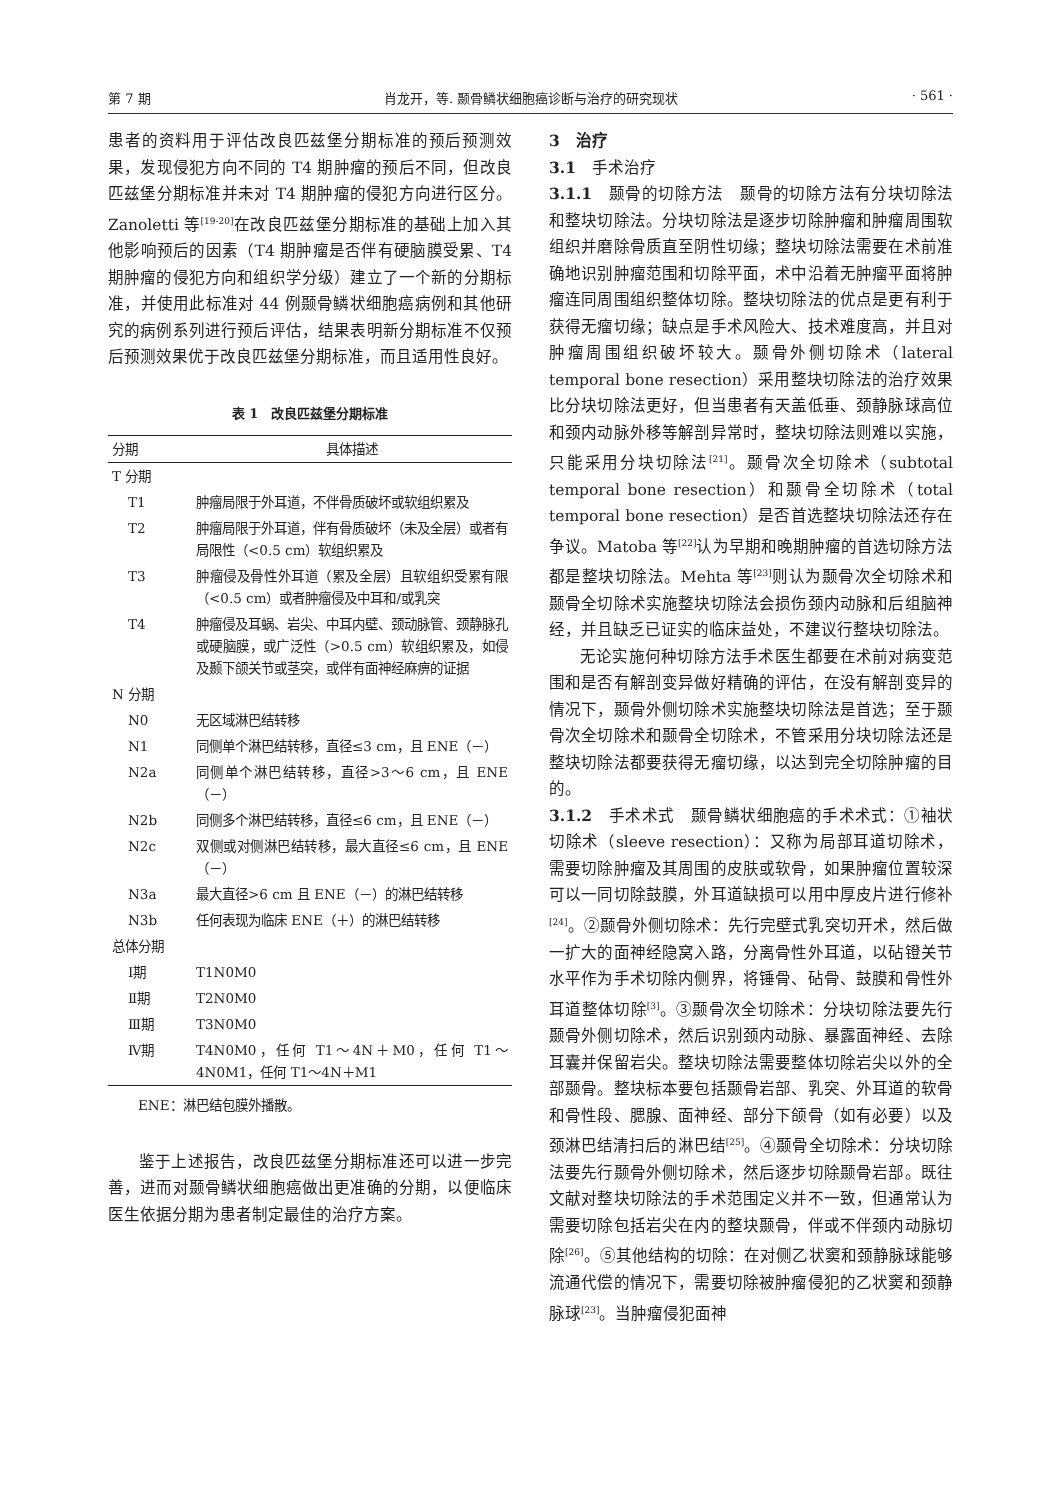第 7 期 肖龙开，等. 颞骨鳞状细胞癌诊断与治疗的研究现状 · 561 ·
患者的资料用于评估改良匹兹堡分期标准的预后预测效果，发现侵犯方向不同的 T4 期肿瘤的预后不同，但改良匹兹堡分期标准并未对 T4 期肿瘤的侵犯方向进行区分。Zanoletti 等<sup>[19-20]</sup>在改良匹兹堡分期标准的基础上加入其他影响预后的因素（T4 期肿瘤是否伴有硬脑膜受累、T4 期肿瘤的侵犯方向和组织学分级）建立了一个新的分期标准，并使用此标准对 44 例颞骨鳞状细胞癌病例和其他研究的病例系列进行预后评估，结果表明新分期标准不仅预后预测效果优于改良匹兹堡分期标准，而且适用性良好。
表 1　改良匹兹堡分期标准
| 分期 | 具体描述 |
| --- | --- |
| T 分期 | |
| T1 | 肿瘤局限于外耳道，不伴骨质破坏或软组织累及 |
| T2 | 肿瘤局限于外耳道，伴有骨质破坏（未及全层）或者有局限性（<0.5 cm）软组织累及 |
| T3 | 肿瘤侵及骨性外耳道（累及全层）且软组织受累有限（<0.5 cm）或者肿瘤侵及中耳和/或乳突 |
| T4 | 肿瘤侵及耳蜗、岩尖、中耳内壁、颈动脉管、颈静脉孔或硬脑膜，或广泛性（>0.5 cm）软组织累及，如侵及颞下颌关节或茎突，或伴有面神经麻痹的证据 |
| N 分期 | |
| N0 | 无区域淋巴结转移 |
| N1 | 同侧单个淋巴结转移，直径≤3 cm，且 ENE（－） |
| N2a | 同侧单个淋巴结转移，直径>3～6 cm，且 ENE（－） |
| N2b | 同侧多个淋巴结转移，直径≤6 cm，且 ENE（－） |
| N2c | 双侧或对侧淋巴结转移，最大直径≤6 cm，且 ENE（－） |
| N3a | 最大直径>6 cm 且 ENE（－）的淋巴结转移 |
| N3b | 任何表现为临床 ENE（＋）的淋巴结转移 |
| 总体分期 | |
| Ⅰ期 | T1N0M0 |
| Ⅱ期 | T2N0M0 |
| Ⅲ期 | T3N0M0 |
| Ⅳ期 | T4N0M0，任何 T1～4N＋M0，任何 T1～4N0M1，任何 T1～4N＋M1 |
ENE：淋巴结包膜外播散。
鉴于上述报告，改良匹兹堡分期标准还可以进一步完善，进而对颞骨鳞状细胞癌做出更准确的分期，以便临床医生依据分期为患者制定最佳的治疗方案。
3　治疗
3.1　手术治疗
3.1.1　颞骨的切除方法　颞骨的切除方法有分块切除法和整块切除法。分块切除法是逐步切除肿瘤和肿瘤周围软组织并磨除骨质直至阴性切缘；整块切除法需要在术前准确地识别肿瘤范围和切除平面，术中沿着无肿瘤平面将肿瘤连同周围组织整体切除。整块切除法的优点是更有利于获得无瘤切缘；缺点是手术风险大、技术难度高，并且对肿瘤周围组织破坏较大。颞骨外侧切除术（lateral temporal bone resection）采用整块切除法的治疗效果比分块切除法更好，但当患者有天盖低垂、颈静脉球高位和颈内动脉外移等解剖异常时，整块切除法则难以实施，只能采用分块切除法<sup>[21]</sup>。颞骨次全切除术（subtotal temporal bone resection）和颞骨全切除术（total temporal bone resection）是否首选整块切除法还存在争议。Matoba 等<sup>[22]</sup>认为早期和晚期肿瘤的首选切除方法都是整块切除法。Mehta 等<sup>[23]</sup>则认为颞骨次全切除术和颞骨全切除术实施整块切除法会损伤颈内动脉和后组脑神经，并且缺乏已证实的临床益处，不建议行整块切除法。
无论实施何种切除方法手术医生都要在术前对病变范围和是否有解剖变异做好精确的评估，在没有解剖变异的情况下，颞骨外侧切除术实施整块切除法是首选；至于颞骨次全切除术和颞骨全切除术，不管采用分块切除法还是整块切除法都要获得无瘤切缘，以达到完全切除肿瘤的目的。
3.1.2　手术术式　颞骨鳞状细胞癌的手术术式：①袖状切除术（sleeve resection）：又称为局部耳道切除术，需要切除肿瘤及其周围的皮肤或软骨，如果肿瘤位置较深可以一同切除鼓膜，外耳道缺损可以用中厚皮片进行修补<sup>[24]</sup>。②颞骨外侧切除术：先行完壁式乳突切开术，然后做一扩大的面神经隐窝入路，分离骨性外耳道，以砧镫关节水平作为手术切除内侧界，将锤骨、砧骨、鼓膜和骨性外耳道整体切除<sup>[3]</sup>。③颞骨次全切除术：分块切除法要先行颞骨外侧切除术，然后识别颈内动脉、暴露面神经、去除耳囊并保留岩尖。整块切除法需要整体切除岩尖以外的全部颞骨。整块标本要包括颞骨岩部、乳突、外耳道的软骨和骨性段、腮腺、面神经、部分下颌骨（如有必要）以及颈淋巴结清扫后的淋巴结<sup>[25]</sup>。④颞骨全切除术：分块切除法要先行颞骨外侧切除术，然后逐步切除颞骨岩部。既往文献对整块切除法的手术范围定义并不一致，但通常认为需要切除包括岩尖在内的整块颞骨，伴或不伴颈内动脉切除<sup>[26]</sup>。⑤其他结构的切除：在对侧乙状窦和颈静脉球能够流通代偿的情况下，需要切除被肿瘤侵犯的乙状窦和颈静脉球<sup>[23]</sup>。当肿瘤侵犯面神